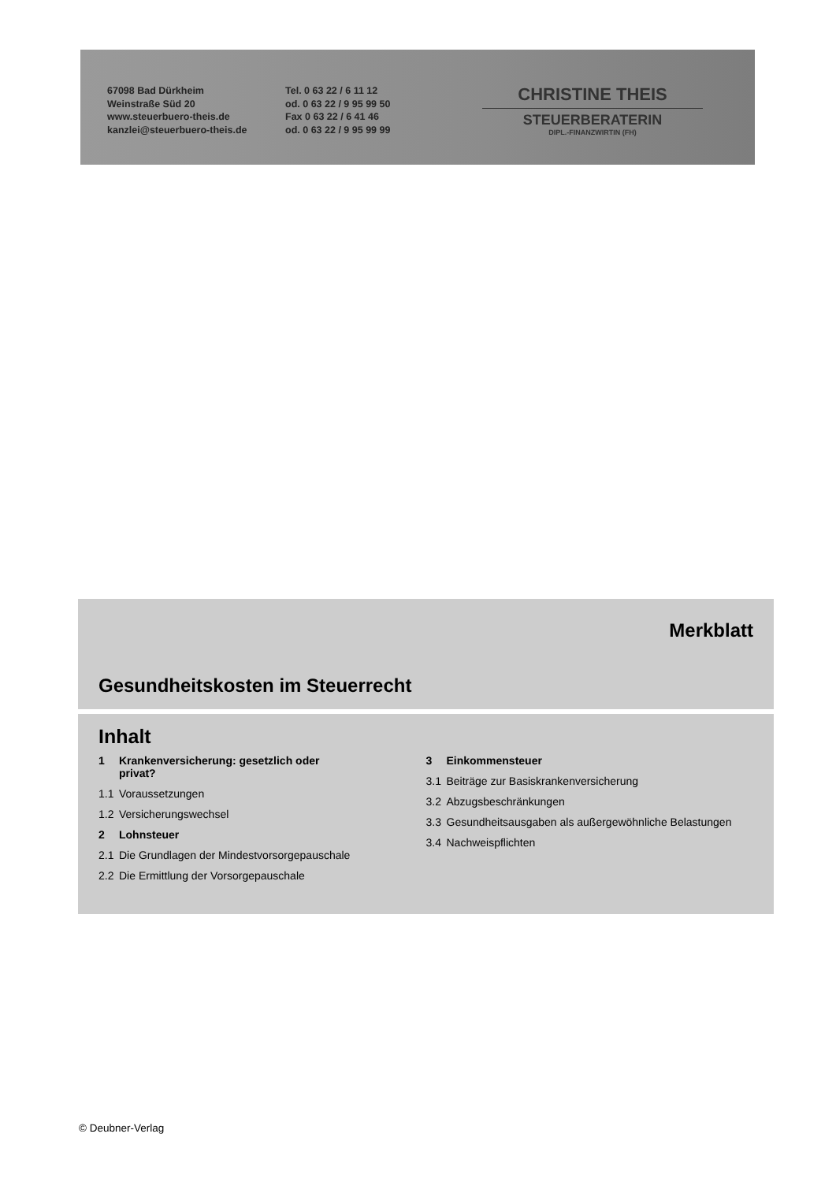67098 Bad Dürkheim
Weinstraße Süd 20
www.steuerbuero-theis.de
kanzlei@steuerbuero-theis.de
Tel. 0 63 22 / 6 11 12
od. 0 63 22 / 9 95 99 50
Fax 0 63 22 / 6 41 46
od. 0 63 22 / 9 95 99 99
CHRISTINE THEIS
STEUERBERATERIN
DIPL.-FINANZWIRTIN (FH)
Merkblatt
Gesundheitskosten im Steuerrecht
Inhalt
1 Krankenversicherung: gesetzlich oder
privat?
1.1 Voraussetzungen
1.2 Versicherungswechsel
2 Lohnsteuer
2.1 Die Grundlagen der Mindestvorsorgepauschale
2.2 Die Ermittlung der Vorsorgepauschale
3 Einkommensteuer
3.1 Beiträge zur Basiskrankenversicherung
3.2 Abzugsbeschränkungen
3.3 Gesundheitsausgaben als außergewöhnliche Belastungen
3.4 Nachweispflichten
© Deubner-Verlag